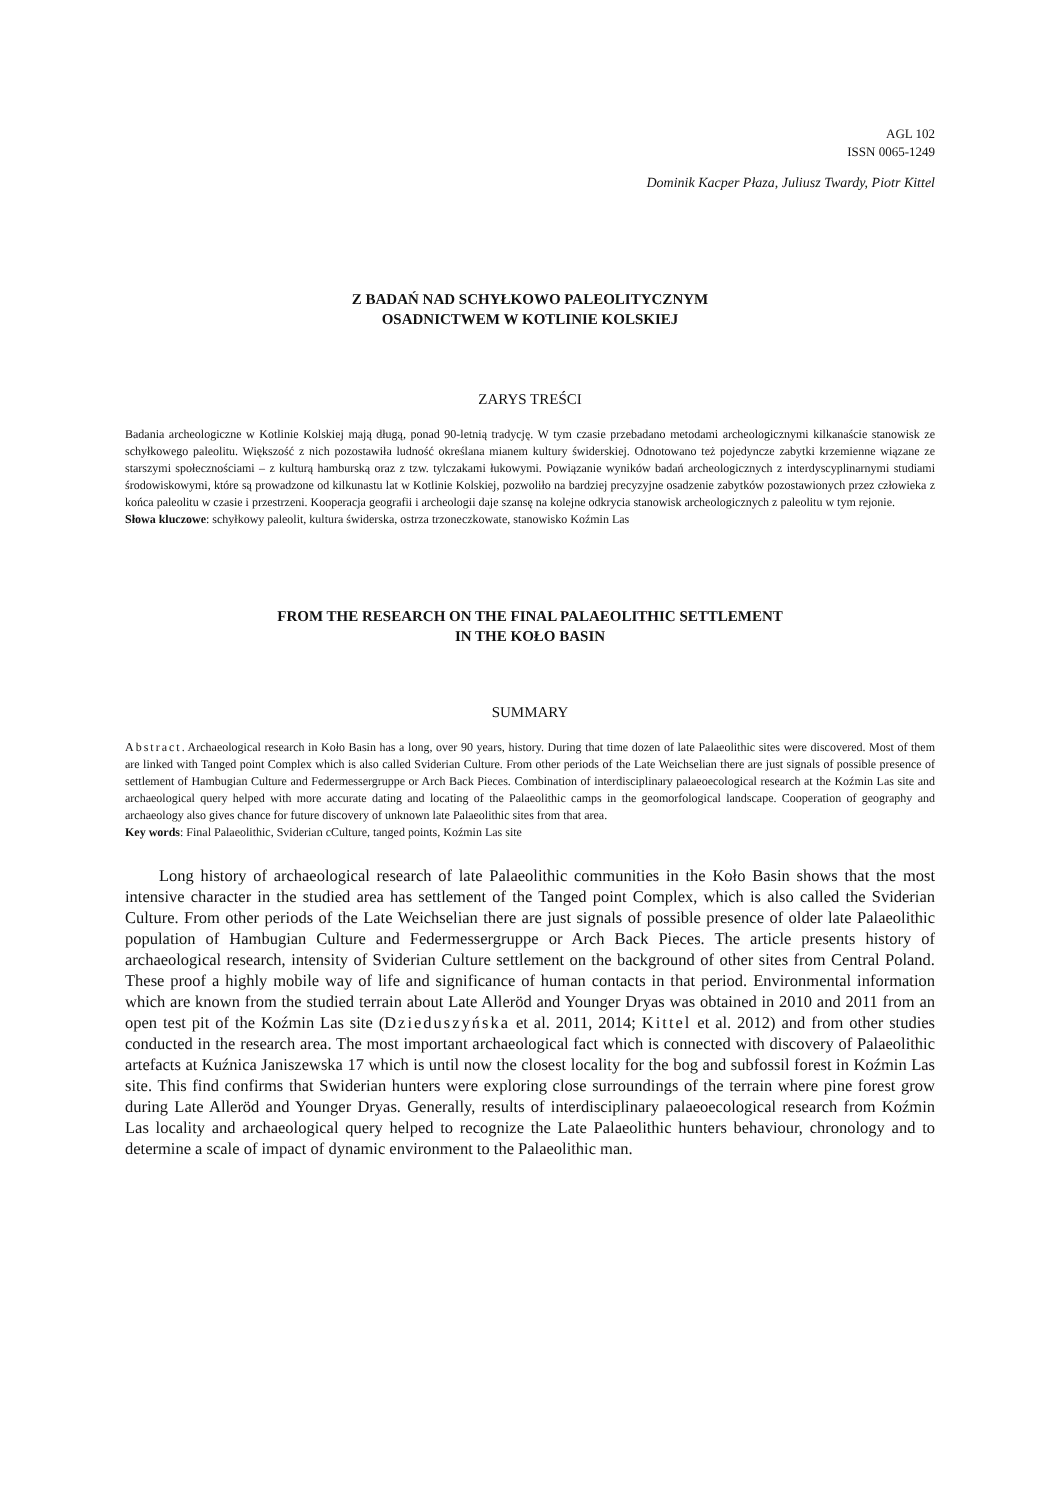AGL 102
ISSN 0065-1249
Dominik Kacper Płaza, Juliusz Twardy, Piotr Kittel
Z BADAŃ NAD SCHYŁKOWO PALEOLITYCZNYM
OSADNICTWEM W KOTLINIE KOLSKIEJ
ZARYS TREŚCI
Badania archeologiczne w Kotlinie Kolskiej mają długą, ponad 90-letnią tradycję. W tym czasie przebadano metodami archeologicznymi kilkanaście stanowisk ze schyłkowego paleolitu. Większość z nich pozostawiła ludność określana mianem kultury świderskiej. Odnotowano też pojedyncze zabytki krzemienne wiązane ze starszymi społecznościami – z kulturą hamburską oraz z tzw. tylczakami łukowymi. Powiązanie wyników badań archeologicznych z interdyscyplinarnymi studiami środowiskowymi, które są prowadzone od kilkunastu lat w Kotlinie Kolskiej, pozwoliło na bardziej precyzyjne osadzenie zabytków pozostawionych przez człowieka z końca paleolitu w czasie i przestrzeni. Kooperacja geografii i archeologii daje szansę na kolejne odkrycia stanowisk archeologicznych z paleolitu w tym rejonie.
Słowa kluczowe: schyłkowy paleolit, kultura świderska, ostrza trzoneczkowate, stanowisko Koźmin Las
FROM THE RESEARCH ON THE FINAL PALAEOLITHIC SETTLEMENT
IN THE KOŁO BASIN
SUMMARY
Abstract. Archaeological research in Koło Basin has a long, over 90 years, history. During that time dozen of late Palaeolithic sites were discovered. Most of them are linked with Tanged point Complex which is also called Sviderian Culture. From other periods of the Late Weichselian there are just signals of possible presence of settlement of Hambugian Culture and Federmessergruppe or Arch Back Pieces. Combination of interdisciplinary palaeoecological research at the Koźmin Las site and archaeological query helped with more accurate dating and locating of the Palaeolithic camps in the geomorfological landscape. Cooperation of geography and archaeology also gives chance for future discovery of unknown late Palaeolithic sites from that area.
Key words: Final Palaeolithic, Sviderian cCulture, tanged points, Koźmin Las site
Long history of archaeological research of late Palaeolithic communities in the Koło Basin shows that the most intensive character in the studied area has settlement of the Tanged point Complex, which is also called the Sviderian Culture. From other periods of the Late Weichselian there are just signals of possible presence of older late Palaeolithic population of Hambugian Culture and Federmessergruppe or Arch Back Pieces. The article presents history of archaeological research, intensity of Sviderian Culture settlement on the background of other sites from Central Poland. These proof a highly mobile way of life and significance of human contacts in that period. Environmental information which are known from the studied terrain about Late Alleröd and Younger Dryas was obtained in 2010 and 2011 from an open test pit of the Koźmin Las site (Dzieduszyńska et al. 2011, 2014; Kittel et al. 2012) and from other studies conducted in the research area. The most important archaeological fact which is connected with discovery of Palaeolithic artefacts at Kuźnica Janiszewska 17 which is until now the closest locality for the bog and subfossil forest in Koźmin Las site. This find confirms that Swiderian hunters were exploring close surroundings of the terrain where pine forest grow during Late Alleröd and Younger Dryas. Generally, results of interdisciplinary palaeoecological research from Koźmin Las locality and archaeological query helped to recognize the Late Palaeolithic hunters behaviour, chronology and to determine a scale of impact of dynamic environment to the Palaeolithic man.